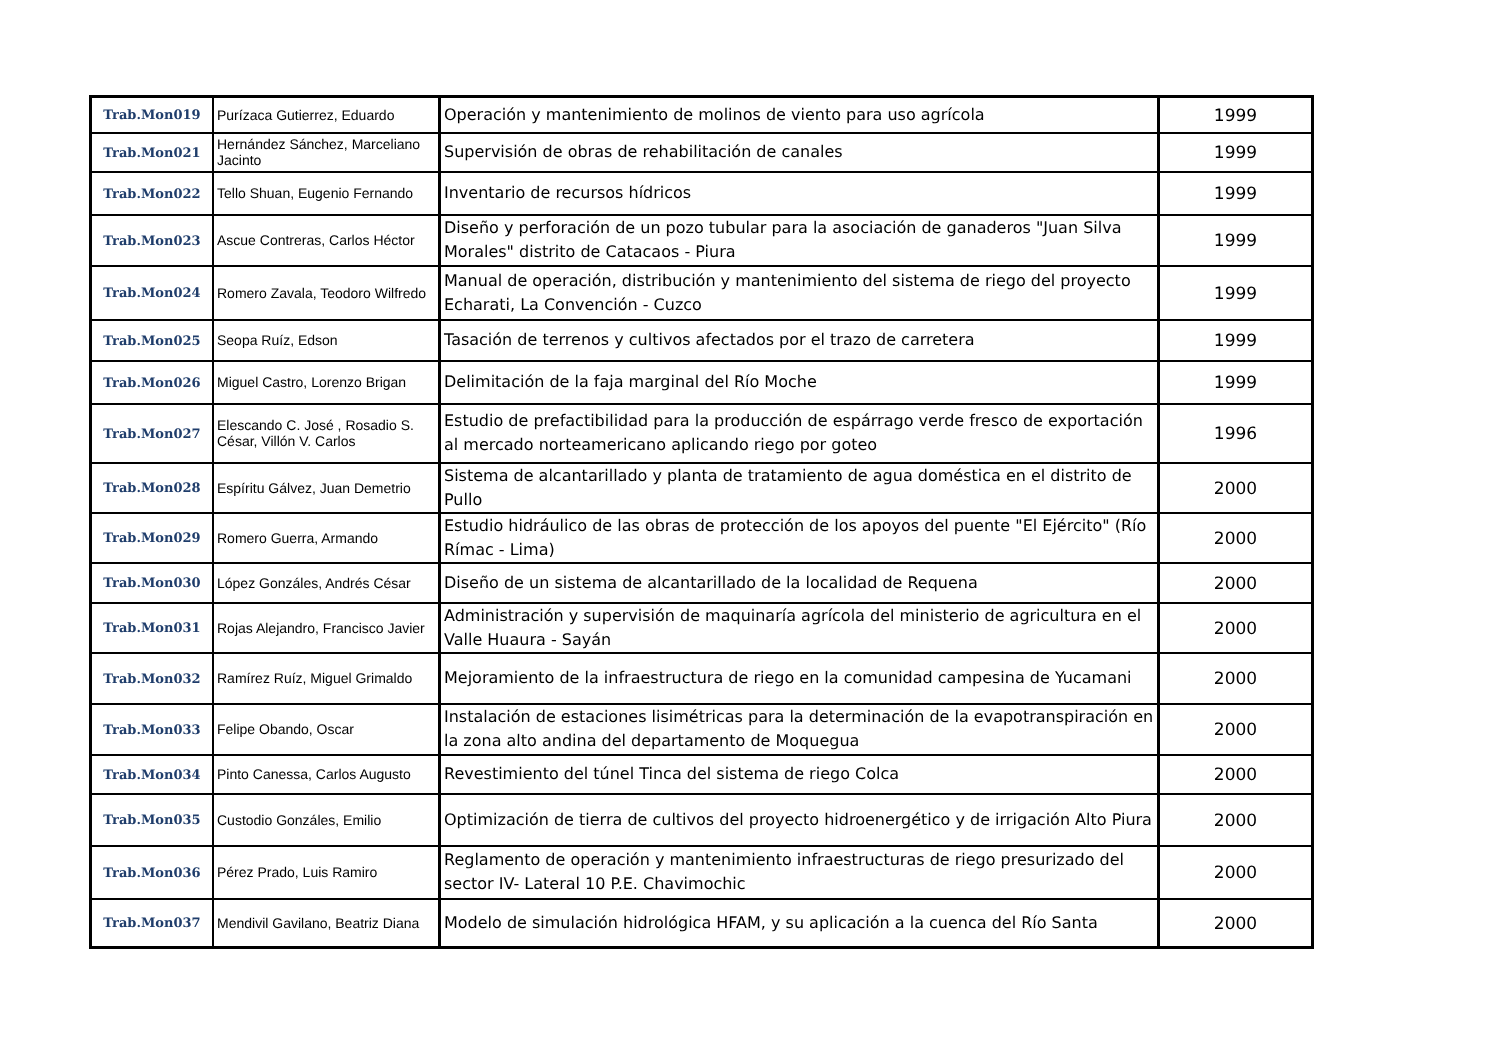| Trab.Mon019 | Purízaca Gutierrez, Eduardo | Operación y mantenimiento de molinos de viento para uso agrícola | 1999 |
| Trab.Mon021 | Hernández Sánchez, Marceliano Jacinto | Supervisión de obras de rehabilitación de canales | 1999 |
| Trab.Mon022 | Tello Shuan, Eugenio Fernando | Inventario de recursos hídricos | 1999 |
| Trab.Mon023 | Ascue Contreras, Carlos Héctor | Diseño y perforación de un pozo tubular para la asociación de ganaderos "Juan Silva Morales" distrito de Catacaos - Piura | 1999 |
| Trab.Mon024 | Romero Zavala, Teodoro Wilfredo | Manual de operación, distribución y mantenimiento del sistema de riego del proyecto Echarati, La Convención - Cuzco | 1999 |
| Trab.Mon025 | Seopa Ruíz, Edson | Tasación de terrenos y cultivos afectados por el trazo de carretera | 1999 |
| Trab.Mon026 | Miguel Castro, Lorenzo Brigan | Delimitación de la faja marginal del Río Moche | 1999 |
| Trab.Mon027 | Elescando C. José , Rosadio S. César, Villón V. Carlos | Estudio de prefactibilidad para la producción de espárrago verde fresco de exportación al mercado norteamericano aplicando riego por goteo | 1996 |
| Trab.Mon028 | Espíritu Gálvez, Juan Demetrio | Sistema de alcantarillado y planta de tratamiento de agua doméstica en el distrito de Pullo | 2000 |
| Trab.Mon029 | Romero Guerra, Armando | Estudio hidráulico de las obras de protección de los apoyos del puente "El Ejército" (Río Rímac - Lima) | 2000 |
| Trab.Mon030 | López Gonzáles, Andrés César | Diseño de un sistema de alcantarillado de la localidad de Requena | 2000 |
| Trab.Mon031 | Rojas Alejandro, Francisco Javier | Administración y supervisión de maquinaría agrícola del ministerio de agricultura en el Valle Huaura - Sayán | 2000 |
| Trab.Mon032 | Ramírez Ruíz, Miguel Grimaldo | Mejoramiento de la infraestructura de riego en la comunidad campesina de Yucamani | 2000 |
| Trab.Mon033 | Felipe Obando, Oscar | Instalación de estaciones lisimétricas para la determinación de la evapotranspiración en la zona alto andina del departamento de Moquegua | 2000 |
| Trab.Mon034 | Pinto Canessa, Carlos Augusto | Revestimiento del túnel Tinca del sistema de riego Colca | 2000 |
| Trab.Mon035 | Custodio Gonzáles, Emilio | Optimización de tierra de cultivos del proyecto hidroenergético y de irrigación Alto Piura | 2000 |
| Trab.Mon036 | Pérez Prado, Luis Ramiro | Reglamento de operación y mantenimiento infraestructuras de riego presurizado del sector IV- Lateral 10 P.E. Chavimochic | 2000 |
| Trab.Mon037 | Mendivil Gavilano, Beatriz Diana | Modelo de simulación hidrológica HFAM, y su aplicación a la cuenca del Río Santa | 2000 |